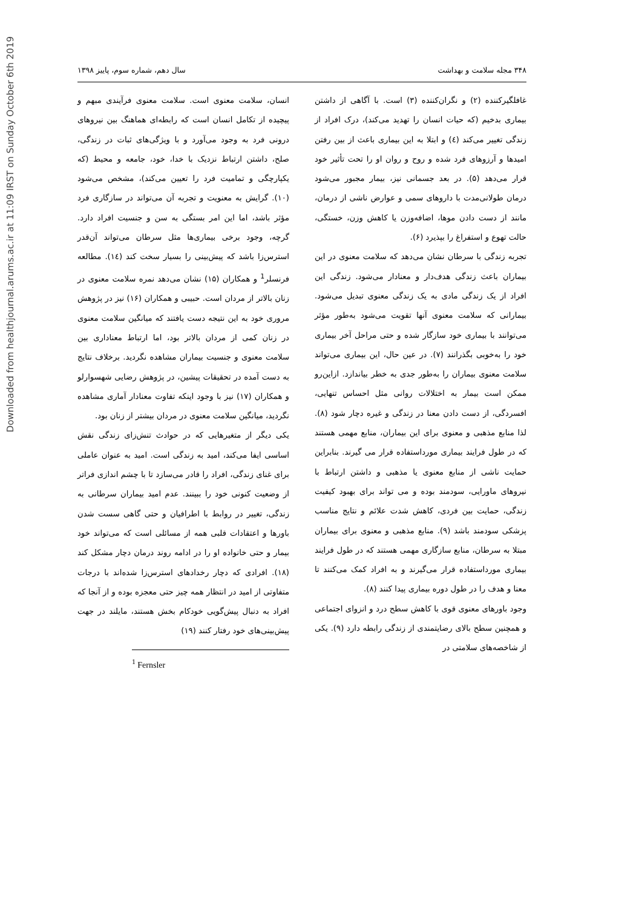Downloaded from healthjournal.arums.ac.ir at 11:09 IRST on Sunday October 6th 2019
۳۴۸ مجله سلامت و بهداشت سال دهم، شماره سوم، پاییز ۱۳۹۸
غافلگیرکننده (۲) و نگران‌کننده (۳) است. با آگاهی از داشتن بیماری بدخیم (که حیات انسان را تهدید می‌کند)، درک افراد از زندگی تغییر می‌کند (٤) و ابتلا به این بیماری باعث از بین رفتن امیدها و آرزوهای فرد شده و روح و روان او را تحت تأثیر خود قرار می‌دهد (۵). در بعد جسمانی نیز، بیمار مجبور می‌شود درمان طولانی‌مدت با داروهای سمی و عوارض ناشی از درمان، مانند از دست دادن موها، اضافه‌وزن یا کاهش وزن، خستگی، حالت تهوع و استفراغ را بپذیرد (۶).
تجربه زندگی با سرطان نشان می‌دهد که سلامت معنوی در این بیماران باعث زندگی هدف‌دار و معنادار می‌شود. زندگی این افراد از یک زندگی مادی به یک زندگی معنوی تبدیل می‌شود. بیمارانی که سلامت معنوی آنها تقویت می‌شود به‌طور مؤثر می‌توانند با بیماری خود سازگار شده و حتی مراحل آخر بیماری خود را به‌خوبی بگذرانند (۷). در عین حال، این بیماری می‌تواند سلامت معنوی بیماران را به‌طور جدی به خطر بیاندازد. ازاین‌رو ممکن است بیمار به اختلالات روانی مثل احساس تنهایی، افسردگی، از دست دادن معنا در زندگی و غیره دچار شود (۸). لذا منابع مذهبی و معنوی برای این بیماران، منابع مهمی هستند که در طول فرایند بیماری مورداستفاده قرار می گیرند. بنابراین حمایت ناشی از منابع معنوی یا مذهبی و داشتن ارتباط با نیروهای ماورایی، سودمند بوده و می تواند برای بهبود کیفیت زندگی، حمایت بین فردی، کاهش شدت علائم و نتایج مناسب پزشکی سودمند باشد (۹). منابع مذهبی و معنوی برای بیماران مبتلا به سرطان، منابع سازگاری مهمی هستند که در طول فرایند بیماری مورداستفاده قرار می‌گیرند و به افراد کمک می‌کنند تا معنا و هدف را در طول دوره بیماری پیدا کنند (۸).
وجود باورهای معنوی قوی با کاهش سطح درد و انزوای اجتماعی و همچنین سطح بالای رضایتمندی از زندگی رابطه دارد (۹). یکی از شاخصه‌های سلامتی در
انسان، سلامت معنوی است. سلامت معنوی فرآیندی مبهم و پیچیده از تکامل انسان است که رابطه‌ای هماهنگ بین نیروهای درونی فرد به وجود می‌آورد و با ویژگی‌های ثبات در زندگی، صلح، داشتن ارتباط نزدیک با خدا، خود، جامعه و محیط (که یکپارچگی و تمامیت فرد را تعیین می‌کند)، مشخص می‌شود (۱۰). گرایش به معنویت و تجربه آن می‌تواند در سازگاری فرد مؤثر باشد، اما این امر بستگی به سن و جنسیت افراد دارد. گرچه، وجود برخی بیماری‌ها مثل سرطان می‌تواند آن‌قدر استرس‌زا باشد که پیش‌بینی را بسیار سخت کند (١٤). مطالعه فرنسلر<sup>1</sup> و همکاران (۱۵) نشان می‌دهد نمره سلامت معنوی در زنان بالاتر از مردان است. حبیبی و همکاران (۱۶) نیز در پژوهش مروری خود به این نتیجه دست یافتند که میانگین سلامت معنوی در زنان کمی از مردان بالاتر بود، اما ارتباط معناداری بین سلامت معنوی و جنسیت بیماران مشاهده نگردید. برخلاف نتایج به دست آمده در تحقیقات پیشین، در پژوهش رضایی شهسوارلو و همکاران (۱۷) نیز با وجود اینکه تفاوت معنادار آماری مشاهده نگردید، میانگین سلامت معنوی در مردان بیشتر از زنان بود.
یکی دیگر از متغیرهایی که در حوادث تنش‌زای زندگی نقش اساسی ایفا می‌کند، امید به زندگی است. امید به عنوان عاملی برای غنای زندگی، افراد را قادر می‌سازد تا با چشم اندازی فراتر از وضعیت کنونی خود را ببینند. عدم امید بیماران سرطانی به زندگی، تغییر در روابط با اطرافیان و حتی گاهی سست شدن باورها و اعتقادات قلبی همه از مسائلی است که می‌تواند خود بیمار و حتی خانواده او را در ادامه روند درمان دچار مشکل کند (۱۸). افرادی که دچار رخدادهای استرس‌زا شده‌اند با درجات متفاوتی از امید در انتظار همه چیز حتی معجزه بوده و از آنجا که افراد به دنبال پیش‌گویی خودکام بخش هستند، مایلند در جهت پیش‌بینی‌های خود رفتار کنند (۱۹)
<sup>1</sup> Fernsler